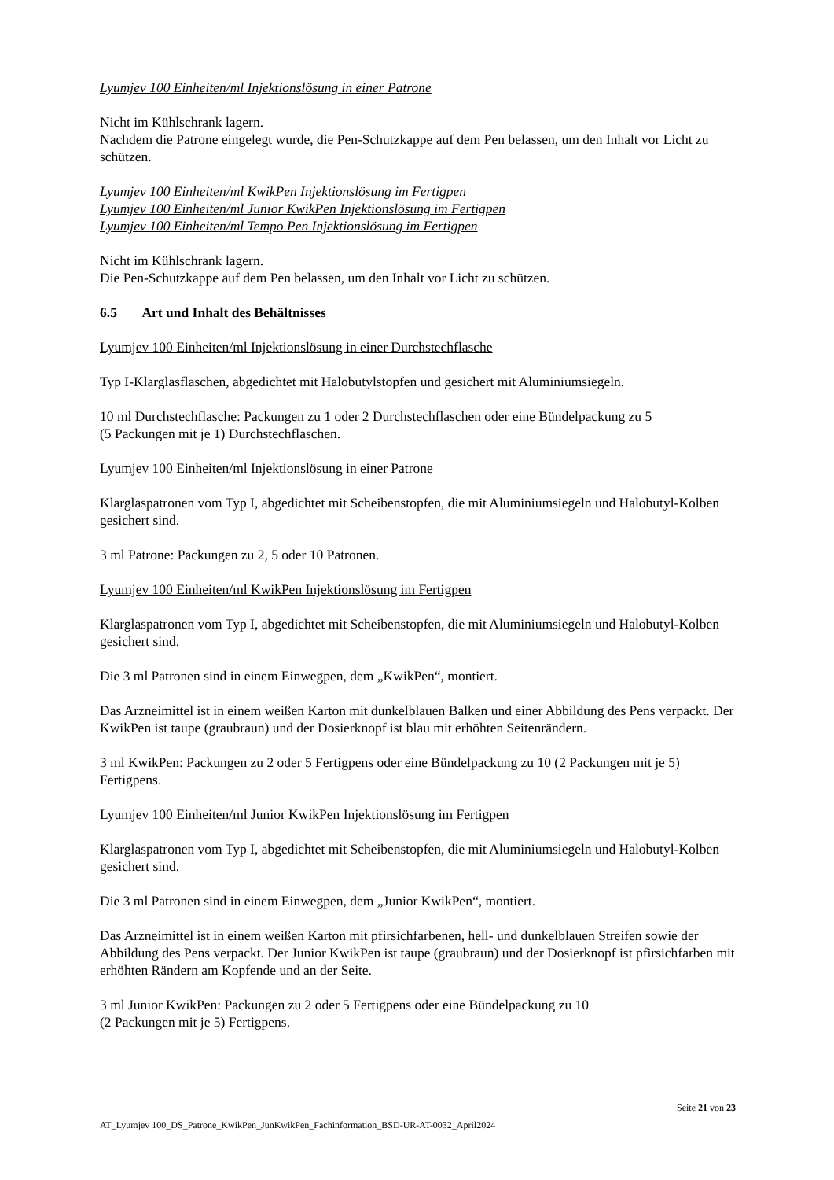Lyumjev 100 Einheiten/ml Injektionslösung in einer Patrone
Nicht im Kühlschrank lagern.
Nachdem die Patrone eingelegt wurde, die Pen-Schutzkappe auf dem Pen belassen, um den Inhalt vor Licht zu schützen.
Lyumjev 100 Einheiten/ml KwikPen Injektionslösung im Fertigpen
Lyumjev 100 Einheiten/ml Junior KwikPen Injektionslösung im Fertigpen
Lyumjev 100 Einheiten/ml Tempo Pen Injektionslösung im Fertigpen
Nicht im Kühlschrank lagern.
Die Pen-Schutzkappe auf dem Pen belassen, um den Inhalt vor Licht zu schützen.
6.5 Art und Inhalt des Behältnisses
Lyumjev 100 Einheiten/ml Injektionslösung in einer Durchstechflasche
Typ I-Klarglasflaschen, abgedichtet mit Halobutylstopfen und gesichert mit Aluminiumsiegeln.
10 ml Durchstechflasche: Packungen zu 1 oder 2 Durchstechflaschen oder eine Bündelpackung zu 5
(5 Packungen mit je 1) Durchstechflaschen.
Lyumjev 100 Einheiten/ml Injektionslösung in einer Patrone
Klarglaspatronen vom Typ I, abgedichtet mit Scheibenstopfen, die mit Aluminiumsiegeln und Halobutyl-Kolben gesichert sind.
3 ml Patrone: Packungen zu 2, 5 oder 10 Patronen.
Lyumjev 100 Einheiten/ml KwikPen Injektionslösung im Fertigpen
Klarglaspatronen vom Typ I, abgedichtet mit Scheibenstopfen, die mit Aluminiumsiegeln und Halobutyl-Kolben gesichert sind.
Die 3 ml Patronen sind in einem Einwegpen, dem „KwikPen“, montiert.
Das Arzneimittel ist in einem weißen Karton mit dunkelblauen Balken und einer Abbildung des Pens verpackt. Der KwikPen ist taupe (graubraun) und der Dosierknopf ist blau mit erhöhten Seitenrändern.
3 ml KwikPen: Packungen zu 2 oder 5 Fertigpens oder eine Bündelpackung zu 10 (2 Packungen mit je 5) Fertigpens.
Lyumjev 100 Einheiten/ml Junior KwikPen Injektionslösung im Fertigpen
Klarglaspatronen vom Typ I, abgedichtet mit Scheibenstopfen, die mit Aluminiumsiegeln und Halobutyl-Kolben gesichert sind.
Die 3 ml Patronen sind in einem Einwegpen, dem „Junior KwikPen“, montiert.
Das Arzneimittel ist in einem weißen Karton mit pfirsichfarbenen, hell- und dunkelblauen Streifen sowie der Abbildung des Pens verpackt. Der Junior KwikPen ist taupe (graubraun) und der Dosierknopf ist pfirsichfarben mit erhöhten Rändern am Kopfende und an der Seite.
3 ml Junior KwikPen: Packungen zu 2 oder 5 Fertigpens oder eine Bündelpackung zu 10
(2 Packungen mit je 5) Fertigpens.
Seite 21 von 23
AT_Lyumjev 100_DS_Patrone_KwikPen_JunKwikPen_Fachinformation_BSD-UR-AT-0032_April2024